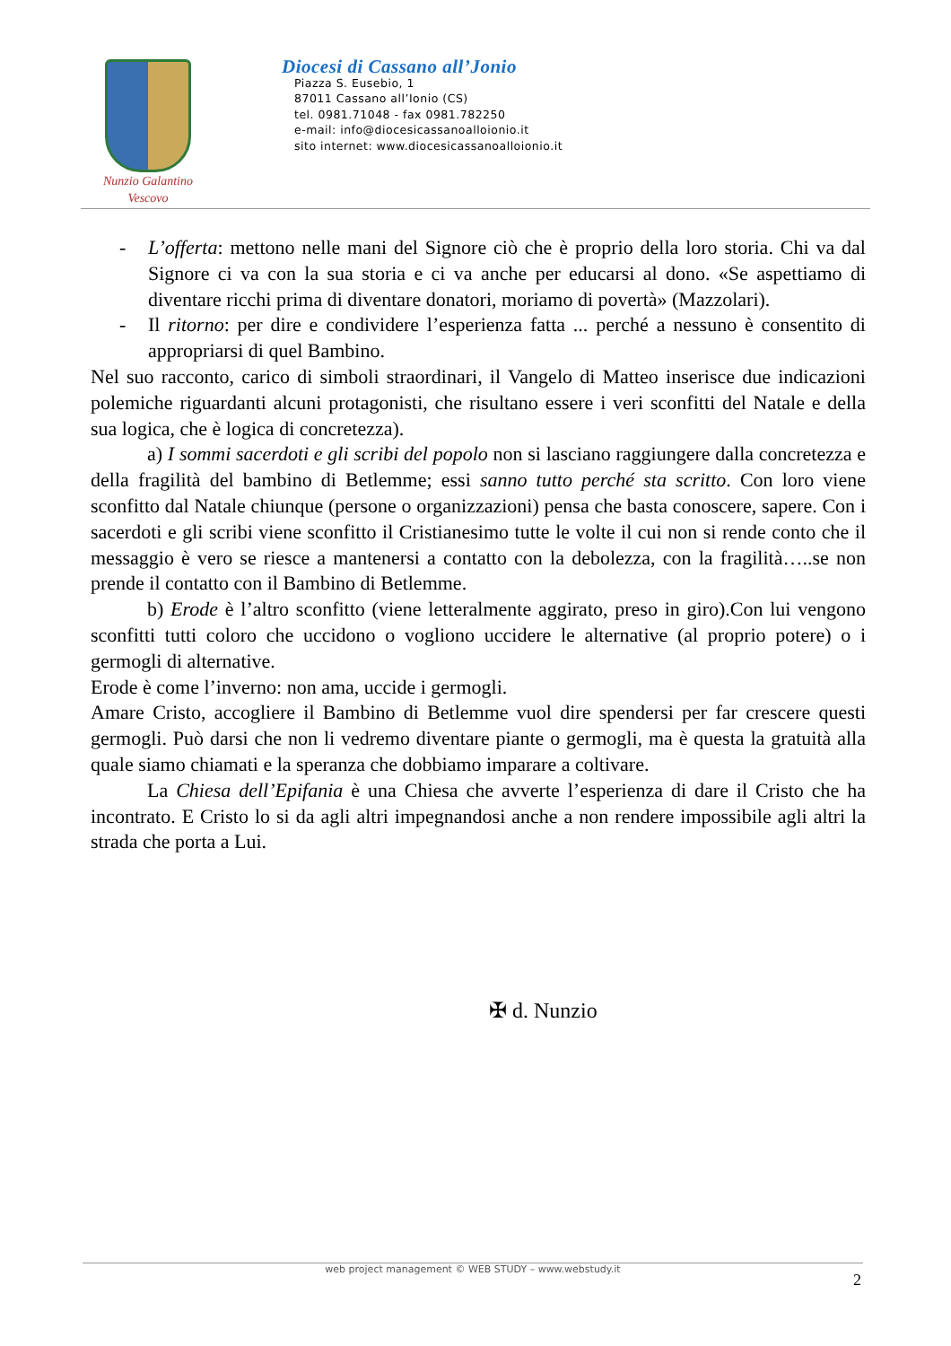Nunzio Galantino
Vescovo
Diocesi di Cassano all’Jonio
Piazza S. Eusebio, 1
87011 Cassano all’Ionio (CS)
tel. 0981.71048 - fax 0981.782250
e-mail: info@diocesicassanoalloionio.it
sito internet: www.diocesicassanoalloionio.it
- L’offerta: mettono nelle mani del Signore ciò che è proprio della loro storia. Chi va dal Signore ci va con la sua storia e ci va anche per educarsi al dono. «Se aspettiamo di diventare ricchi prima di diventare donatori, moriamo di povertà» (Mazzolari).
- Il ritorno: per dire e condividere l’esperienza fatta ... perché a nessuno è consentito di appropriarsi di quel Bambino.
Nel suo racconto, carico di simboli straordinari, il Vangelo di Matteo inserisce due indicazioni polemiche riguardanti alcuni protagonisti, che risultano essere i veri sconfitti del Natale e della sua logica, che è logica di concretezza).
a) I sommi sacerdoti e gli scribi del popolo non si lasciano raggiungere dalla concretezza e della fragilità del bambino di Betlemme; essi sanno tutto perché sta scritto. Con loro viene sconfitto dal Natale chiunque (persone o organizzazioni) pensa che basta conoscere, sapere. Con i sacerdoti e gli scribi viene sconfitto il Cristianesimo tutte le volte il cui non si rende conto che il messaggio è vero se riesce a mantenersi a contatto con la debolezza, con la fragilità…..se non prende il contatto con il Bambino di Betlemme.
b) Erode è l’altro sconfitto (viene letteralmente aggirato, preso in giro).Con lui vengono sconfitti tutti coloro che uccidono o vogliono uccidere le alternative (al proprio potere) o i germogli di alternative.
Erode è come l’inverno: non ama, uccide i germogli.
Amare Cristo, accogliere il Bambino di Betlemme vuol dire spendersi per far crescere questi germogli. Può darsi che non li vedremo diventare piante o germogli, ma è questa la gratuità alla quale siamo chiamati e la speranza che dobbiamo imparare a coltivare.
La Chiesa dell’Epifania è una Chiesa che avverte l’esperienza di dare il Cristo che ha incontrato. E Cristo lo si da agli altri impegnandosi anche a non rendere impossibile agli altri la strada che porta a Lui.
✠ d. Nunzio
web project management © WEB STUDY – www.webstudy.it
2